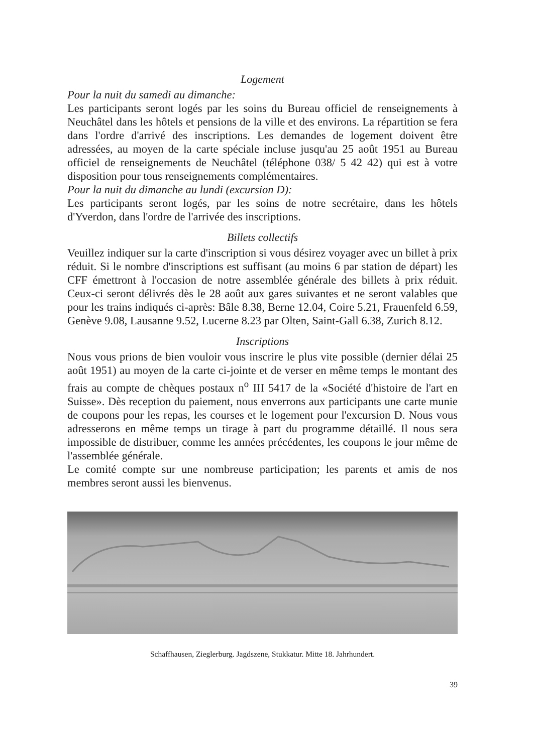Logement
Pour la nuit du samedi au dimanche:
Les participants seront logés par les soins du Bureau officiel de renseignements à Neuchâtel dans les hôtels et pensions de la ville et des environs. La répartition se fera dans l'ordre d'arrivé des inscriptions. Les demandes de logement doivent être adressées, au moyen de la carte spéciale incluse jusqu'au 25 août 1951 au Bureau officiel de renseignements de Neuchâtel (téléphone 038/ 5 42 42) qui est à votre disposition pour tous renseignements complémentaires.
Pour la nuit du dimanche au lundi (excursion D):
Les participants seront logés, par les soins de notre secrétaire, dans les hôtels d'Yverdon, dans l'ordre de l'arrivée des inscriptions.
Billets collectifs
Veuillez indiquer sur la carte d'inscription si vous désirez voyager avec un billet à prix réduit. Si le nombre d'inscriptions est suffisant (au moins 6 par station de départ) les CFF émettront à l'occasion de notre assemblée générale des billets à prix réduit. Ceux-ci seront délivrés dès le 28 août aux gares suivantes et ne seront valables que pour les trains indiqués ci-après: Bâle 8.38, Berne 12.04, Coire 5.21, Frauenfeld 6.59, Genève 9.08, Lausanne 9.52, Lucerne 8.23 par Olten, Saint-Gall 6.38, Zurich 8.12.
Inscriptions
Nous vous prions de bien vouloir vous inscrire le plus vite possible (dernier délai 25 août 1951) au moyen de la carte ci-jointe et de verser en même temps le montant des frais au compte de chèques postaux n<sup>o</sup> III 5417 de la «Société d'histoire de l'art en Suisse». Dès reception du paiement, nous enverrons aux participants une carte munie de coupons pour les repas, les courses et le logement pour l'excursion D. Nous vous adresserons en même temps un tirage à part du programme détaillé. Il nous sera impossible de distribuer, comme les années précédentes, les coupons le jour même de l'assemblée générale.
Le comité compte sur une nombreuse participation; les parents et amis de nos membres seront aussi les bienvenus.
Schaffhausen, Zieglerburg. Jagdszene, Stukkatur. Mitte 18. Jahrhundert.
39